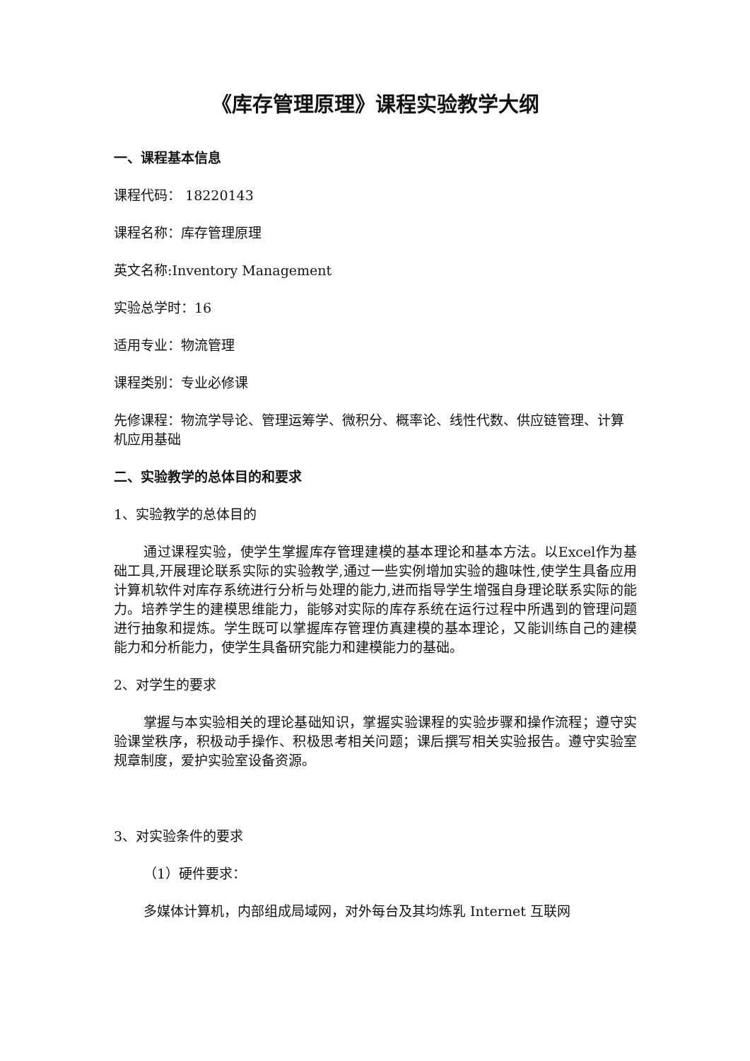《库存管理原理》课程实验教学大纲
一、课程基本信息
课程代码： 18220143
课程名称：库存管理原理
英文名称:Inventory Management
实验总学时：16
适用专业：物流管理
课程类别：专业必修课
先修课程：物流学导论、管理运筹学、微积分、概率论、线性代数、供应链管理、计算机应用基础
二、实验教学的总体目的和要求
1、实验教学的总体目的
通过课程实验，使学生掌握库存管理建模的基本理论和基本方法。以Excel作为基础工具,开展理论联系实际的实验教学,通过一些实例增加实验的趣味性,使学生具备应用计算机软件对库存系统进行分析与处理的能力,进而指导学生增强自身理论联系实际的能力。培养学生的建模思维能力，能够对实际的库存系统在运行过程中所遇到的管理问题进行抽象和提炼。学生既可以掌握库存管理仿真建模的基本理论，又能训练自己的建模能力和分析能力，使学生具备研究能力和建模能力的基础。
2、对学生的要求
掌握与本实验相关的理论基础知识，掌握实验课程的实验步骤和操作流程；遵守实验课堂秩序，积极动手操作、积极思考相关问题；课后撰写相关实验报告。遵守实验室规章制度，爱护实验室设备资源。
3、对实验条件的要求
（1）硬件要求：
多媒体计算机，内部组成局域网，对外每台及其均炼乳 Internet 互联网